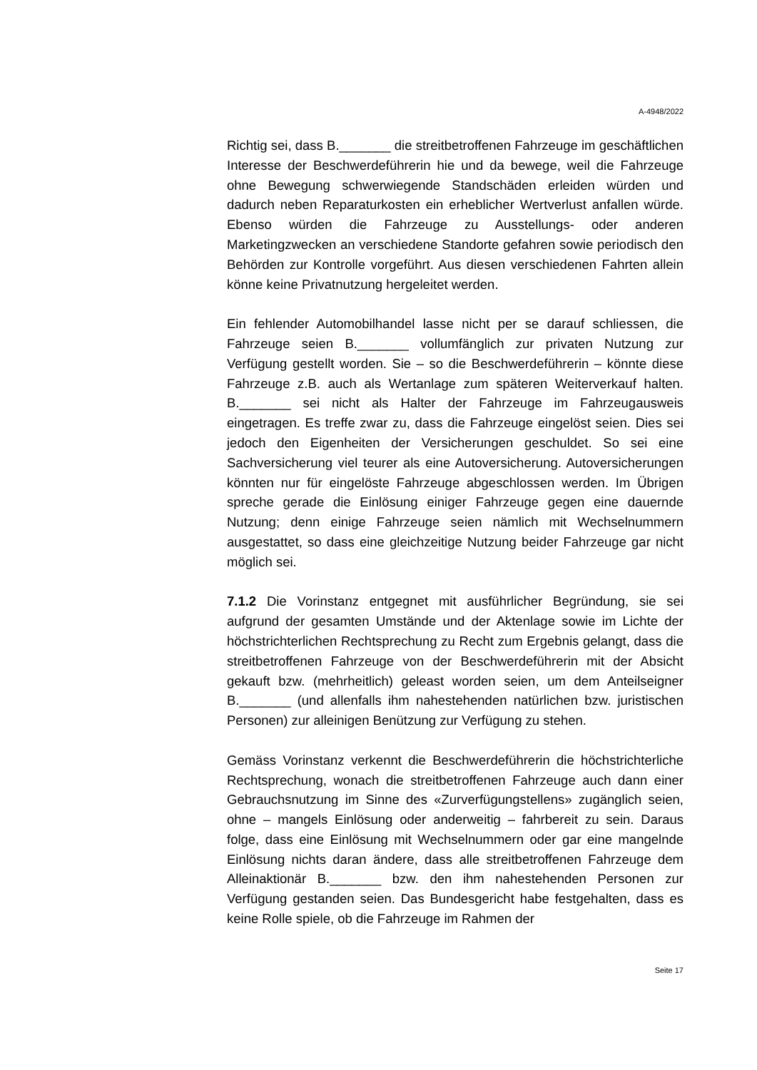A-4948/2022
Richtig sei, dass B._______ die streitbetroffenen Fahrzeuge im geschäftlichen Interesse der Beschwerdeführerin hie und da bewege, weil die Fahrzeuge ohne Bewegung schwerwiegende Standschäden erleiden würden und dadurch neben Reparaturkosten ein erheblicher Wertverlust anfallen würde. Ebenso würden die Fahrzeuge zu Ausstellungs- oder anderen Marketingzwecken an verschiedene Standorte gefahren sowie periodisch den Behörden zur Kontrolle vorgeführt. Aus diesen verschiedenen Fahrten allein könne keine Privatnutzung hergeleitet werden.
Ein fehlender Automobilhandel lasse nicht per se darauf schliessen, die Fahrzeuge seien B._______ vollumfänglich zur privaten Nutzung zur Verfügung gestellt worden. Sie – so die Beschwerdeführerin – könnte diese Fahrzeuge z.B. auch als Wertanlage zum späteren Weiterverkauf halten. B._______ sei nicht als Halter der Fahrzeuge im Fahrzeugausweis eingetragen. Es treffe zwar zu, dass die Fahrzeuge eingelöst seien. Dies sei jedoch den Eigenheiten der Versicherungen geschuldet. So sei eine Sachversicherung viel teurer als eine Autoversicherung. Autoversicherungen könnten nur für eingelöste Fahrzeuge abgeschlossen werden. Im Übrigen spreche gerade die Einlösung einiger Fahrzeuge gegen eine dauernde Nutzung; denn einige Fahrzeuge seien nämlich mit Wechselnummern ausgestattet, so dass eine gleichzeitige Nutzung beider Fahrzeuge gar nicht möglich sei.
7.1.2 Die Vorinstanz entgegnet mit ausführlicher Begründung, sie sei aufgrund der gesamten Umstände und der Aktenlage sowie im Lichte der höchstrichterlichen Rechtsprechung zu Recht zum Ergebnis gelangt, dass die streitbetroffenen Fahrzeuge von der Beschwerdeführerin mit der Absicht gekauft bzw. (mehrheitlich) geleast worden seien, um dem Anteilseigner B._______ (und allenfalls ihm nahestehenden natürlichen bzw. juristischen Personen) zur alleinigen Benützung zur Verfügung zu stehen.
Gemäss Vorinstanz verkennt die Beschwerdeführerin die höchstrichterliche Rechtsprechung, wonach die streitbetroffenen Fahrzeuge auch dann einer Gebrauchsnutzung im Sinne des «Zurverfügungstellens» zugänglich seien, ohne – mangels Einlösung oder anderweitig – fahrbereit zu sein. Daraus folge, dass eine Einlösung mit Wechselnummern oder gar eine mangelnde Einlösung nichts daran ändere, dass alle streitbetroffenen Fahrzeuge dem Alleinaktionär B._______ bzw. den ihm nahestehenden Personen zur Verfügung gestanden seien. Das Bundesgericht habe festgehalten, dass es keine Rolle spiele, ob die Fahrzeuge im Rahmen der
Seite 17